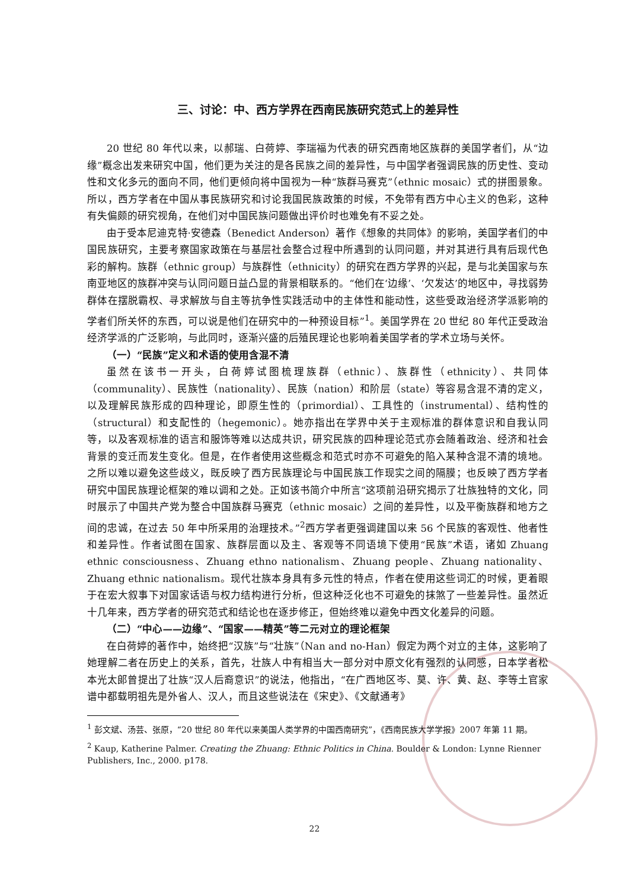三、讨论：中、西方学界在西南民族研究范式上的差异性
20 世纪 80 年代以来，以郝瑞、白荷婷、李瑞福为代表的研究西南地区族群的美国学者们，从“边缘”概念出发来研究中国，他们更为关注的是各民族之间的差异性，与中国学者强调民族的历史性、变动性和文化多元的面向不同，他们更倾向将中国视为一种“族群马赛克”（ethnic mosaic）式的拼图景象。所以，西方学者在中国从事民族研究和讨论我国民族政策的时候，不免带有西方中心主义的色彩，这种有失偏颇的研究视角，在他们对中国民族问题做出评价时也难免有不妥之处。
由于受本尼迪克特·安德森（Benedict Anderson）著作《想象的共同体》的影响，美国学者们的中国民族研究，主要考察国家政策在与基层社会整合过程中所遇到的认同问题，并对其进行具有后现代色彩的解构。族群（ethnic group）与族群性（ethnicity）的研究在西方学界的兴起，是与北美国家与东南亚地区的族群冲突与认同问题日益凸显的背景相联系的。“他们在‘边缘’、‘欠发达’的地区中，寻找弱势群体在摆脱霸权、寻求解放与自主等抗争性实践活动中的主体性和能动性，这些受政治经济学派影响的学者们所关怀的东西，可以说是他们在研究中的一种预设目标”<sup>1</sup>。美国学界在 20 世纪 80 年代正受政治经济学派的广泛影响，与此同时，逐渐兴盛的后殖民理论也影响着美国学者的学术立场与关怀。
（一）“民族”定义和术语的使用含混不清
虽然在该书一开头，白荷婷试图梳理族群（ethnic）、族群性（ethnicity）、共同体（communality）、民族性（nationality）、民族（nation）和阶层（state）等容易含混不清的定义，以及理解民族形成的四种理论，即原生性的（primordial）、工具性的（instrumental）、结构性的（structural）和支配性的（hegemonic）。她亦指出在学界中关于主观标准的群体意识和自我认同等，以及客观标准的语言和服饰等难以达成共识，研究民族的四种理论范式亦会随着政治、经济和社会背景的变迁而发生变化。但是，在作者使用这些概念和范式时亦不可避免的陷入某种含混不清的境地。之所以难以避免这些歧义，既反映了西方民族理论与中国民族工作现实之间的隔膜；也反映了西方学者研究中国民族理论框架的难以调和之处。正如该书简介中所言“这项前沿研究揭示了壮族独特的文化，同时展示了中国共产党为整合中国族群马赛克（ethnic mosaic）之间的差异性，以及平衡族群和地方之间的忠诚，在过去 50 年中所采用的治理技术。”<sup>2</sup>西方学者更强调建国以来 56 个民族的客观性、他者性和差异性。作者试图在国家、族群层面以及主、客观等不同语境下使用“民族”术语，诸如 Zhuang ethnic consciousness、Zhuang ethno nationalism、Zhuang people、Zhuang nationality、Zhuang ethnic nationalism。现代壮族本身具有多元性的特点，作者在使用这些词汇的时候，更着眼于在宏大叙事下对国家话语与权力结构进行分析，但这种泛化也不可避免的抹煞了一些差异性。虽然近十几年来，西方学者的研究范式和结论也在逐步修正，但始终难以避免中西文化差异的问题。
（二）“中心——边缘”、“国家——精英”等二元对立的理论框架
在白荷婷的著作中，始终把“汉族”与“壮族”（Nan and no-Han）假定为两个对立的主体，这影响了她理解二者在历史上的关系，首先，壮族人中有相当大一部分对中原文化有强烈的认同感，日本学者松本光太郎曾提出了壮族“汉人后裔意识”的说法，他指出，“在广西地区岑、莫、许、黄、赵、李等土官家谱中都载明祖先是外省人、汉人，而且这些说法在《宋史》、《文献通考》
<sup>1</sup> 彭文斌、汤芸、张原，“20 世纪 80 年代以来美国人类学界的中国西南研究”，《西南民族大学学报》2007 年第 11 期。
<sup>2</sup> Kaup, Katherine Palmer. Creating the Zhuang: Ethnic Politics in China. Boulder & London: Lynne Rienner Publishers, Inc., 2000. p178.
22